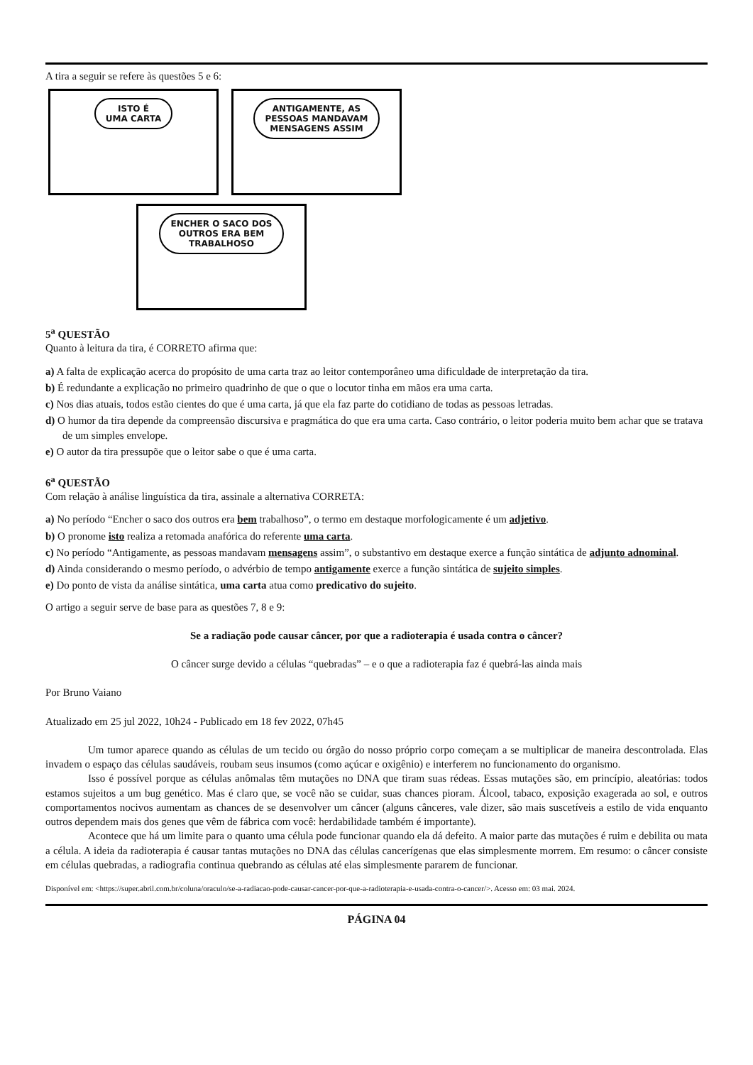A tira a seguir se refere às questões 5 e 6:
ISTO É
UMA CARTA
ANTIGAMENTE, AS
PESSOAS MANDAVAM
MENSAGENS ASSIM
ENCHER O SACO DOS
OUTROS ERA BEM
TRABALHOSO
5<sup>a</sup> QUESTÃO
Quanto à leitura da tira, é CORRETO afirma que:
a) A falta de explicação acerca do propósito de uma carta traz ao leitor contemporâneo uma dificuldade de interpretação da tira.
b) É redundante a explicação no primeiro quadrinho de que o que o locutor tinha em mãos era uma carta.
c) Nos dias atuais, todos estão cientes do que é uma carta, já que ela faz parte do cotidiano de todas as pessoas letradas.
d) O humor da tira depende da compreensão discursiva e pragmática do que era uma carta. Caso contrário, o leitor poderia muito bem achar que se tratava de um simples envelope.
e) O autor da tira pressupõe que o leitor sabe o que é uma carta.
6<sup>a</sup> QUESTÃO
Com relação à análise linguística da tira, assinale a alternativa CORRETA:
a) No período “Encher o saco dos outros era bem trabalhoso”, o termo em destaque morfologicamente é um adjetivo.
b) O pronome isto realiza a retomada anafórica do referente uma carta.
c) No período “Antigamente, as pessoas mandavam mensagens assim”, o substantivo em destaque exerce a função sintática de adjunto adnominal.
d) Ainda considerando o mesmo período, o advérbio de tempo antigamente exerce a função sintática de sujeito simples.
e) Do ponto de vista da análise sintática, uma carta atua como predicativo do sujeito.
O artigo a seguir serve de base para as questões 7, 8 e 9:
Se a radiação pode causar câncer, por que a radioterapia é usada contra o câncer?
O câncer surge devido a células “quebradas” – e o que a radioterapia faz é quebrá-las ainda mais
Por Bruno Vaiano
Atualizado em 25 jul 2022, 10h24 - Publicado em 18 fev 2022, 07h45
Um tumor aparece quando as células de um tecido ou órgão do nosso próprio corpo começam a se multiplicar de maneira descontrolada. Elas invadem o espaço das células saudáveis, roubam seus insumos (como açúcar e oxigênio) e interferem no funcionamento do organismo.
Isso é possível porque as células anômalas têm mutações no DNA que tiram suas rédeas. Essas mutações são, em princípio, aleatórias: todos estamos sujeitos a um bug genético. Mas é claro que, se você não se cuidar, suas chances pioram. Álcool, tabaco, exposição exagerada ao sol, e outros comportamentos nocivos aumentam as chances de se desenvolver um câncer (alguns cânceres, vale dizer, são mais suscetíveis a estilo de vida enquanto outros dependem mais dos genes que vêm de fábrica com você: herdabilidade também é importante).
Acontece que há um limite para o quanto uma célula pode funcionar quando ela dá defeito. A maior parte das mutações é ruim e debilita ou mata a célula. A ideia da radioterapia é causar tantas mutações no DNA das células cancerígenas que elas simplesmente morrem. Em resumo: o câncer consiste em células quebradas, a radiografia continua quebrando as células até elas simplesmente pararem de funcionar.
Disponível em: <https://super.abril.com.br/coluna/oraculo/se-a-radiacao-pode-causar-cancer-por-que-a-radioterapia-e-usada-contra-o-cancer/>. Acesso em: 03 mai. 2024.
PÁGINA 04